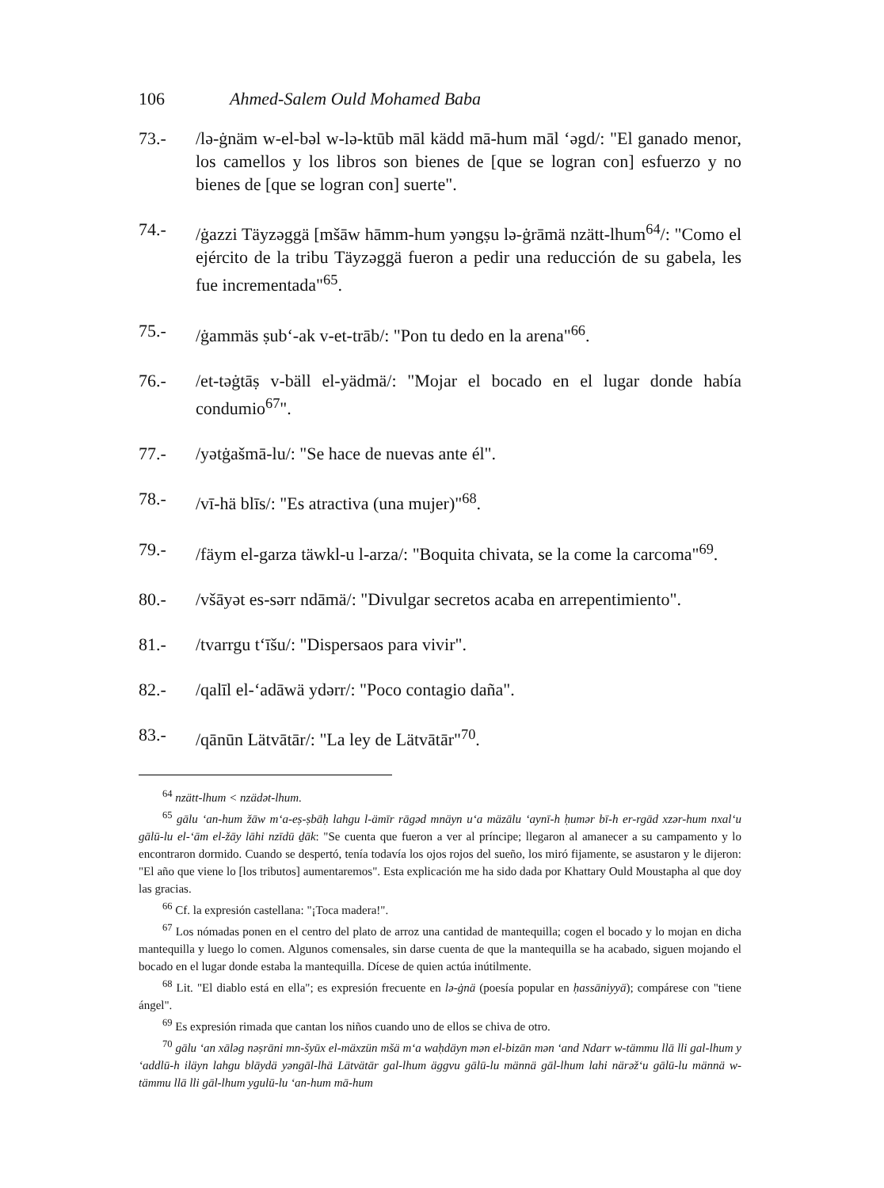106 Ahmed-Salem Ould Mohamed Baba
73.- /lə-ġnäm w-el-bəl w-lə-ktūb māl kädd mā-hum māl ‘əgd/: "El ganado menor, los camellos y los libros son bienes de [que se logran con] esfuerzo y no bienes de [que se logran con] suerte".
74.- /ġazzi Täyzəggä [mšāw hāmm-hum yəngṣu lə-ġrāmä nzätt-lhum<sup>64</sup>/: "Como el ejército de la tribu Täyzəggä fueron a pedir una reducción de su gabela, les fue incrementada"<sup>65</sup>.
75.- /ġammäs ṣub‘-ak v-et-trāb/: "Pon tu dedo en la arena"<sup>66</sup>.
76.- /et-təġtāṣ v-bäll el-yädmä/: "Mojar el bocado en el lugar donde había condumio<sup>67</sup>".
77.- /yətġašmā-lu/: "Se hace de nuevas ante él".
78.- /vī-hä blīs/: "Es atractiva (una mujer)"<sup>68</sup>.
79.- /fäym el-garza täwkl-u l-arza/: "Boquita chivata, se la come la carcoma"<sup>69</sup>.
80.- /všāyət es-sərr ndāmä/: "Divulgar secretos acaba en arrepentimiento".
81.- /tvarrgu t‘īšu/: "Dispersaos para vivir".
82.- /qalīl el-‘adāwä ydərr/: "Poco contagio daña".
83.- /qānūn Lätvātār/: "La ley de Lätvātār"<sup>70</sup>.
<sup>64</sup> nzätt-lhum < nzädət-lhum.
<sup>65</sup> gālu ‘an-hum žāw m‘a-eṣ-ṣbāḥ lahgu l-ämīr rāgəd mnäyn u‘a mäzālu ‘aynī-h ḥumər bī-h er-rgād xzər-hum nxal‘u gālū-lu el-‘ām el-žāy lāhi nzīdū ḏāk: "Se cuenta que fueron a ver al príncipe; llegaron al amanecer a su campamento y lo encontraron dormido. Cuando se despertó, tenía todavía los ojos rojos del sueño, los miró fijamente, se asustaron y le dijeron: "El año que viene lo [los tributos] aumentaremos". Esta explicación me ha sido dada por Khattary Ould Moustapha al que doy las gracias.
<sup>66</sup> Cf. la expresión castellana: "¡Toca madera!".
<sup>67</sup> Los nómadas ponen en el centro del plato de arroz una cantidad de mantequilla; cogen el bocado y lo mojan en dicha mantequilla y luego lo comen. Algunos comensales, sin darse cuenta de que la mantequilla se ha acabado, siguen mojando el bocado en el lugar donde estaba la mantequilla. Dícese de quien actúa inútilmente.
<sup>68</sup> Lit. "El diablo está en ella"; es expresión frecuente en lə-ġnä (poesía popular en ḥassāniyyä); compárese con "tiene ángel".
<sup>69</sup> Es expresión rimada que cantan los niños cuando uno de ellos se chiva de otro.
<sup>70</sup> gālu ‘an xāləg nəṣrāni mn-šyūx el-mäxzün mšä m‘a waḥdäyn mən el-bizān mən ‘and Ndarr w-tämmu llā lli gal-lhum y ‘addlū-h iläyn lahgu blāydä yəngāl-lhä Lätvätār gal-lhum äggvu gālū-lu männä gāl-lhum lahi närəž‘u gālū-lu männä w- tämmu llā lli gāl-lhum ygulū-lu ‘an-hum mā-hum